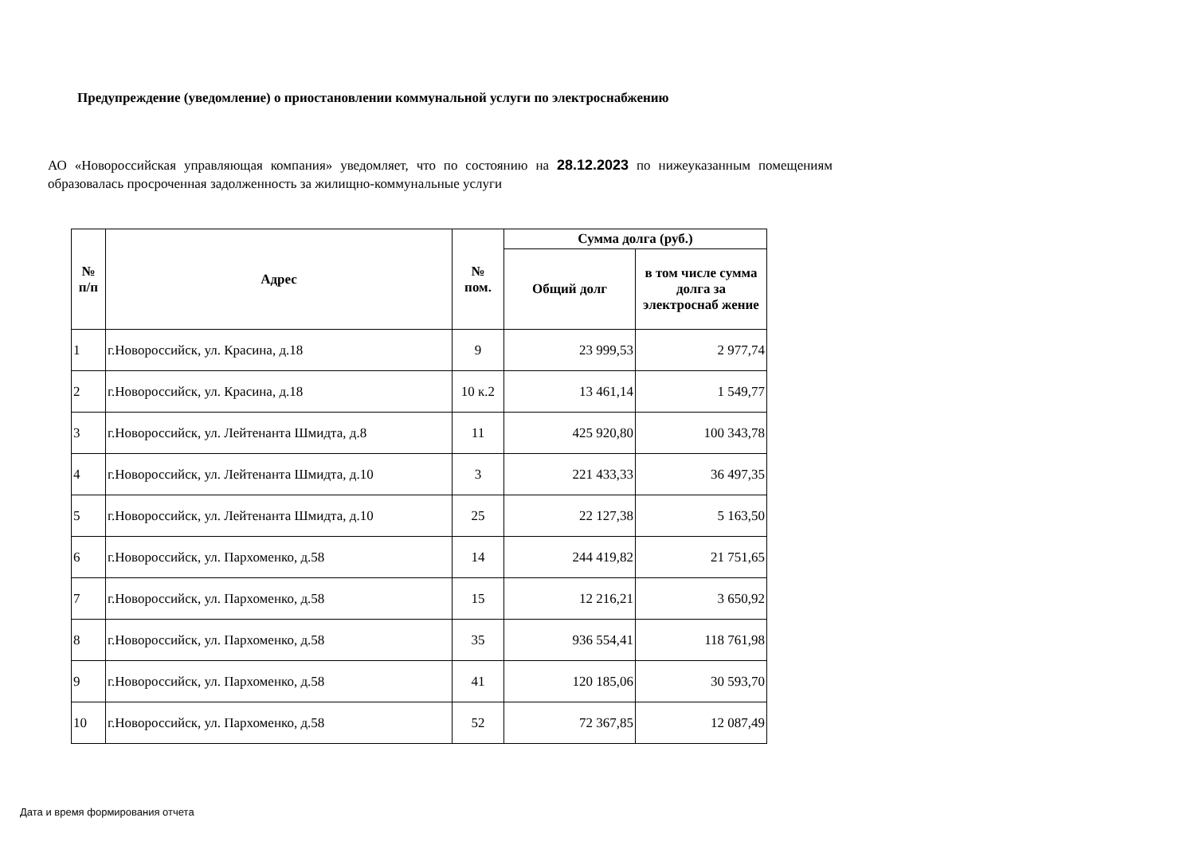Предупреждение (уведомление) о приостановлении коммунальной услуги по электроснабжению
АО «Новороссийская управляющая компания» уведомляет, что по состоянию на 28.12.2023 по нижеуказанным помещениям образовалась просроченная задолженность за жилищно-коммунальные услуги
| № п/п | Адрес | № пом. | Сумма долга (руб.) | |
| --- | --- | --- | --- | --- |
| | | | Общий долг | в том числе сумма долга за электроснаб жение |
| 1 | г.Новороссийск, ул. Красина, д.18 | 9 | 23 999,53 | 2 977,74 |
| 2 | г.Новороссийск, ул. Красина, д.18 | 10 к.2 | 13 461,14 | 1 549,77 |
| 3 | г.Новороссийск, ул. Лейтенанта Шмидта, д.8 | 11 | 425 920,80 | 100 343,78 |
| 4 | г.Новороссийск, ул. Лейтенанта Шмидта, д.10 | 3 | 221 433,33 | 36 497,35 |
| 5 | г.Новороссийск, ул. Лейтенанта Шмидта, д.10 | 25 | 22 127,38 | 5 163,50 |
| 6 | г.Новороссийск, ул. Пархоменко, д.58 | 14 | 244 419,82 | 21 751,65 |
| 7 | г.Новороссийск, ул. Пархоменко, д.58 | 15 | 12 216,21 | 3 650,92 |
| 8 | г.Новороссийск, ул. Пархоменко, д.58 | 35 | 936 554,41 | 118 761,98 |
| 9 | г.Новороссийск, ул. Пархоменко, д.58 | 41 | 120 185,06 | 30 593,70 |
| 10 | г.Новороссийск, ул. Пархоменко, д.58 | 52 | 72 367,85 | 12 087,49 |
Дата и время формирования отчета